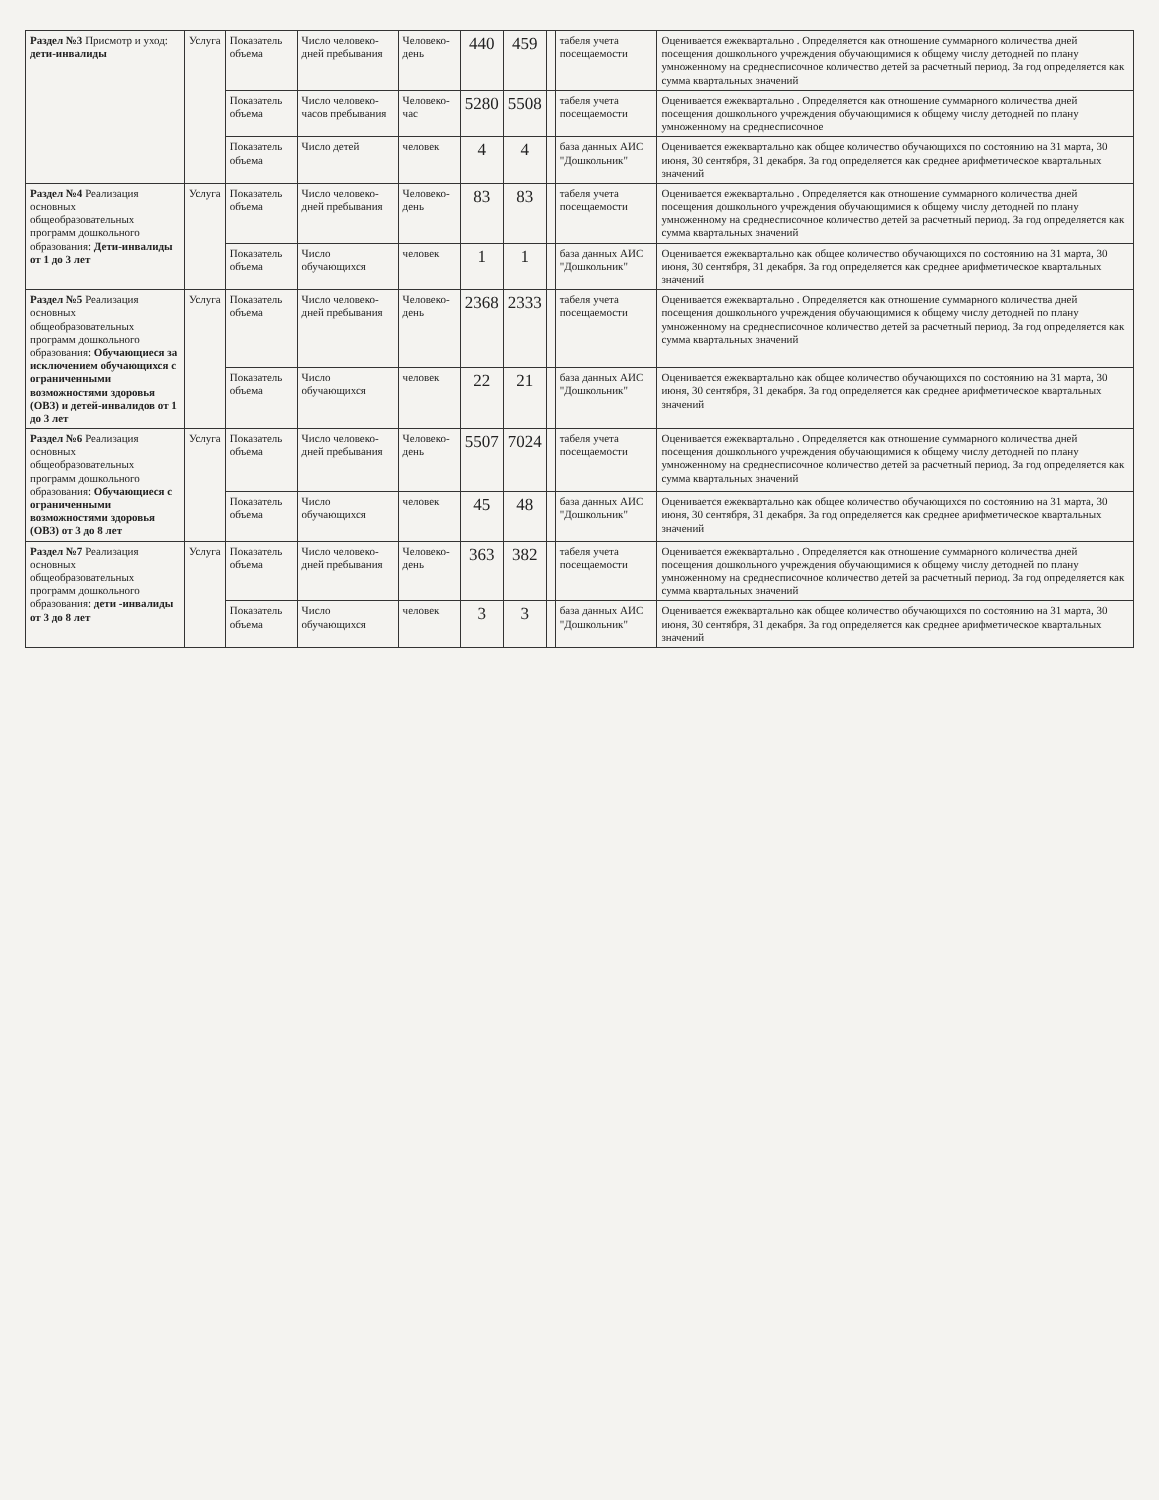| Раздел №3 Присмотр и уход: дети-инвалиды | Услуга | Показатель объема | Число человеко-дней пребывания | Человеко-день | 440 | 459 | | табеля учета посещаемости | Оценивается ежеквартально . Определяется как отношение суммарного количества дней посещения дошкольного учреждения обучающимися к общему числу детодней по плану умноженному на среднесписочное количество детей за расчетный период. За год определяется как сумма квартальных значений |
| | | Показатель объема | Число человеко-часов пребывания | Человеко-час | 5280 | 5508 | | табеля учета посещаемости | Оценивается ежеквартально . Определяется как отношение суммарного количества дней посещения дошкольного учреждения обучающимися к общему числу детодней по плану умноженному на среднесписочное |
| | | Показатель объема | Число детей | человек | 4 | 4 | | база данных АИС "Дошкольник" | Оценивается ежеквартально как общее количество обучающихся по состоянию на 31 марта, 30 июня, 30 сентября, 31 декабря. За год определяется как среднее арифметическое квартальных значений |
| Раздел №4 Реализация основных общеобразовательных программ дошкольного образования: Дети-инвалиды от 1 до 3 лет | Услуга | Показатель объема | Число человеко-дней пребывания | Человеко-день | 83 | 83 | | табеля учета посещаемости | Оценивается ежеквартально . Определяется как отношение суммарного количества дней посещения дошкольного учреждения обучающимися к общему числу детодней по плану умноженному на среднесписочное количество детей за расчетный период. За год определяется как сумма квартальных значений |
| | | Показатель объема | Число обучающихся | человек | 1 | 1 | | база данных АИС "Дошкольник" | Оценивается ежеквартально как общее количество обучающихся по состоянию на 31 марта, 30 июня, 30 сентября, 31 декабря. За год определяется как среднее арифметическое квартальных значений |
| Раздел №5 Реализация основных общеобразовательных программ дошкольного образования: Обучающиеся за исключением обучающихся с ограниченными возможностями здоровья (ОВЗ) и детей-инвалидов от 1 до 3 лет | Услуга | Показатель объема | Число человеко-дней пребывания | Человеко-день | 2368 | 2333 | | табеля учета посещаемости | Оценивается ежеквартально . Определяется как отношение суммарного количества дней посещения дошкольного учреждения обучающимися к общему числу детодней по плану умноженному на среднесписочное количество детей за расчетный период. За год определяется как сумма квартальных значений |
| | | Показатель объема | Число обучающихся | человек | 22 | 21 | | база данных АИС "Дошкольник" | Оценивается ежеквартально как общее количество обучающихся по состоянию на 31 марта, 30 июня, 30 сентября, 31 декабря. За год определяется как среднее арифметическое квартальных значений |
| Раздел №6 Реализация основных общеобразовательных программ дошкольного образования: Обучающиеся с ограниченными возможностями здоровья (ОВЗ) от 3 до 8 лет | Услуга | Показатель объема | Число человеко-дней пребывания | Человеко-день | 5507 | 7024 | | табеля учета посещаемости | Оценивается ежеквартально . Определяется как отношение суммарного количества дней посещения дошкольного учреждения обучающимися к общему числу детодней по плану умноженному на среднесписочное количество детей за расчетный период. За год определяется как сумма квартальных значений |
| | | Показатель объема | Число обучающихся | человек | 45 | 48 | | база данных АИС "Дошкольник" | Оценивается ежеквартально как общее количество обучающихся по состоянию на 31 марта, 30 июня, 30 сентября, 31 декабря. За год определяется как среднее арифметическое квартальных значений |
| Раздел №7 Реализация основных общеобразовательных программ дошкольного образования: дети -инвалиды от 3 до 8 лет | Услуга | Показатель объема | Число человеко-дней пребывания | Человеко-день | 363 | 382 | | табеля учета посещаемости | Оценивается ежеквартально . Определяется как отношение суммарного количества дней посещения дошкольного учреждения обучающимися к общему числу детодней по плану умноженному на среднесписочное количество детей за расчетный период. За год определяется как сумма квартальных значений |
| | | Показатель объема | Число обучающихся | человек | 3 | 3 | | база данных АИС "Дошкольник" | Оценивается ежеквартально как общее количество обучающихся по состоянию на 31 марта, 30 июня, 30 сентября, 31 декабря. За год определяется как среднее арифметическое квартальных значений |